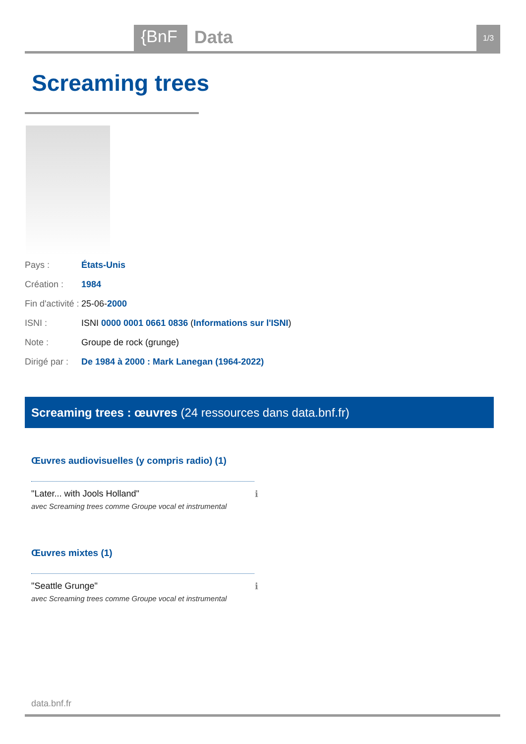{BnF Data 1/3
Screaming trees
| Pays : | États-Unis |
| Création : | 1984 |
| Fin d'activité : | 25-06- 2000 |
| ISNI : | ISNI 0000 0001 0661 0836 ( Informations sur l'ISNI ) |
| Note : | Groupe de rock (grunge) |
| Dirigé par : | De 1984 à 2000 : Mark Lanegan (1964-2022) |
Screaming trees : œuvres (24 ressources dans data.bnf.fr)
Œuvres audiovisuelles (y compris radio) (1)
"Later... with Jools Holland" ℹ avec Screaming trees comme Groupe vocal et instrumental
Œuvres mixtes (1)
"Seattle Grunge" ℹ avec Screaming trees comme Groupe vocal et instrumental
data.bnf.fr